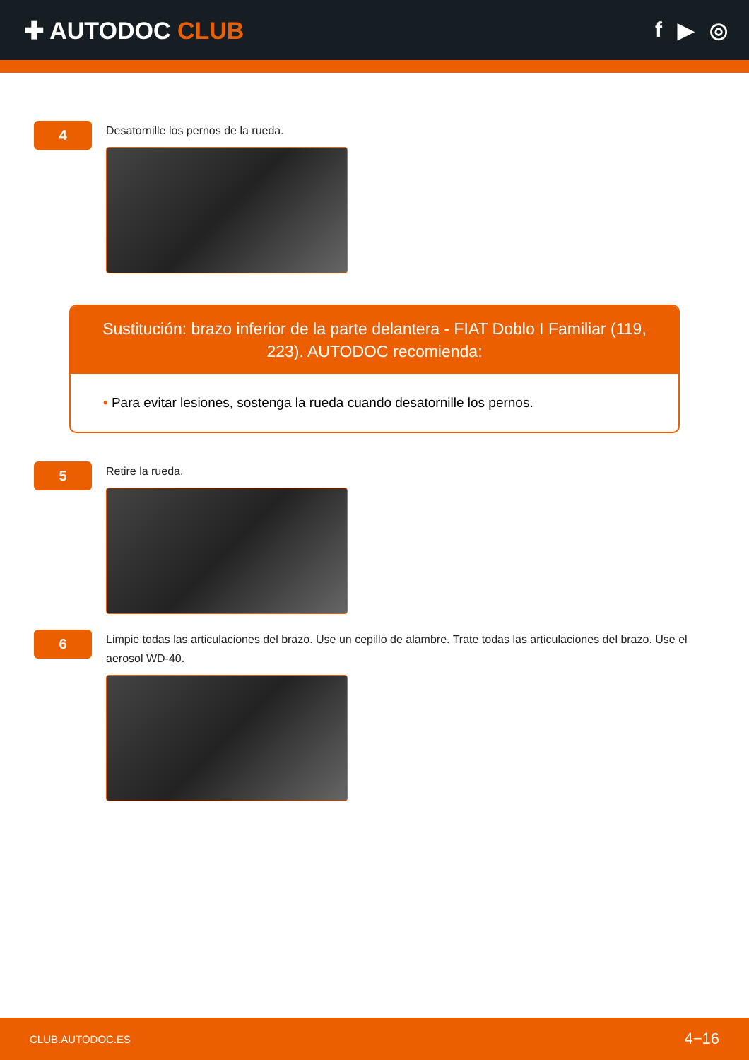✚ AUTODOC CLUB f ▶ ◎
4
Desatornille los pernos de la rueda.
Sustitución: brazo inferior de la parte delantera - FIAT Doblo I Familiar (119, 223). AUTODOC recomienda:
• Para evitar lesiones, sostenga la rueda cuando desatornille los pernos.
5
Retire la rueda.
6
Limpie todas las articulaciones del brazo. Use un cepillo de alambre. Trate todas las articulaciones del brazo. Use el aerosol WD-40.
CLUB.AUTODOC.ES 4−16